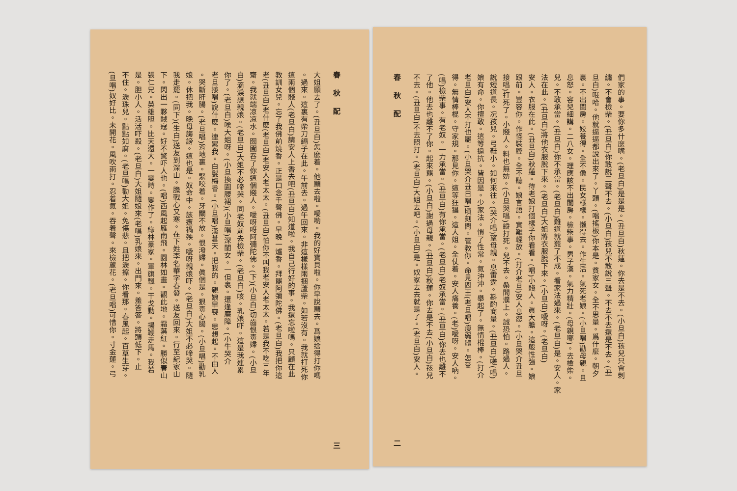們家的事。要你多什麼嘴。(老旦白)是是是。(丑旦白)秋蓮。你去是不去。(小旦白)孩兒只會刺
繡。不會檢柴。(丑旦白)你敢說三聲不去。(小旦白)孩兒不敢說三聲。不去不去還是不去。(丑
旦白)哦哈。他就逼逼都說出來了。丫頭。(唱搖板)你本是。貧家女。全不思量。爲什麼。朝夕
裏。不出閨房。姣養得。全不像。民女樣樣。懶得去。作生活。氣死老娘。(小旦唱)勸母親。且
息怒。容兒細講。二八女。理應該不出閨房。檢柴事。男子漢。氣力精壯。(母親哪)。去檢柴。
兒。不敢承當。(丑旦白)你不承當。(老旦白)難道就罷了不成。看家法過來。(老旦白)是。安人。家
法在此。(丑旦白)將他衣服脫下來。(老旦白)大姐將衣服脫下來。(小旦白)噯呀。(老旦白)
安人。衣服在此。(丑旦白)秋蓮。待老娘打個樣子你看看。(唱)小賤人。眞大膽。這般性強。娘
跟前。豈容你。作怪裝腔。全不聽。娘言語。實難輕放。(打介老旦)安人息怒。(小旦哭介丑旦
接唱)打死了。小賤人。料也無妨。(小旦哭唱)縱打死。兒不去。桑間濮上。誠恐怕。路過人。
說短道長。况孩兒。弓鞋小。如何來往。(哭介唱)望母親。息雷霆。斟酌商量。(丑旦白)嗟(唱)
娘有命。你擅敢。這等違抗。皆因是。少家法。慣了性常。氣沖沖。舉起了。無情棍棒。(打介
老旦白)安人不打也罷。(小旦哭介丑日唱)頃刻問。管教你。命見閻王(老旦唱)瘦弱體。怎受
得。無情棒棍。守家規。那見你。這等狂猖。這大姐。全仗着。安人痛養。(老)噯呀。安人吶。
(唱)檢柴事。有老奴。一力承當。(丑旦白)有你承當。(老旦白)老奴承當。(丑旦白)你去也離不
了他。他去也離不了你。起來罷。(小旦白)謝過母親。(丑旦白)秋蓮。你去是不去(小旦白)孩兒
不去。(丑旦白)不去照打。(老旦白)大姐去吧。(小旦白)是。奴家去去就是了。(老旦白)安人。
春秋配 二
春秋配 三
大姐願去了。(丑旦白)怎麽着。他願去啦。噯喲。我的好寶貝啦。你早說願去。爲娘捨得打你嗎
。過來。這裏有柴刀繩子在此。午前去。過午回來。非這樣樣兩捆蘆柴。如若沒有。我就打死你
這兩個賤人(老旦白)請安人上香去吧(丑旦白)知道啦。我自己行好的事。我還忘啦嗎。只顧在此
教訓女兒。忘了我佛前燒香。正是口念千聲佛。早晚一爐香。拜罷阿彌陀佛。(老旦白)我把你這
老(丑旦白)老什麽(老旦白)老安人老太太。(丑旦白)怕你不叫我老安人老太太。若是我不吃三年
齋。我就端凉凉水。囫圇吞了你這個賤人。噯呀呀阿彌陀佛。(下)(小旦白)切齒恨毒婦。(小旦
白)滴淚想親娘。(老旦白)大姐不必啼哭。同老奴前去檢柴。(老旦白)咳。乳娘吓。這是我連累
你了。(老旦白)唉大姐呀。(小旦換園腰裙)(小旦唱)深閨女。一但裏。遭逢磨障。(小牛哭介
老旦接唱)說什麽。連累我。白髮梅香。(小旦唱)漢蒼天。把我的。親娘早喪。思想起。不由人
。哭斷肝腸。(老旦唱)背地裏。緊咬着。牙關不放。恨潑婦。眞個是。狠毒心腸。(小旦唱)勸乳
娘。休把我。晚母誨謗。這也是。奴命中。該遭禍殃。噯呀親娘吓。(老旦白)大姐不必啼哭。隨
我走罷。(同下)(生白)送友到深山。膽戰心又寒。在下姓李名華字春發。送友回來。行至紀家山
下。閃出一夥賊寇。好不驚吓人也。(唱)西風起雁南飛。園林如畫。觀此地。霜葉紅。勝似春山
張仁兄。英雄胆。比天還大。一霎時。變作了。綠林豪家。軍旗飄。干戈動。揚鞭走馬。我若
是。胆小人。活活吓殺。(老旦白)大姐隨娘來(老唱)乳娘來。出門來。羞答答。將頭低下。止
不住。淚珠兒。點點如麻。(老旦唱)勸大姐。免傷悲。且把淚擦。你看那。春風起。百草生芽。
(旦唱)奴好比。未開花。風吹雨打。忍着氣。吞着聲。來檢蘆花。(老旦唱)可惜你。寸金蓮。弓